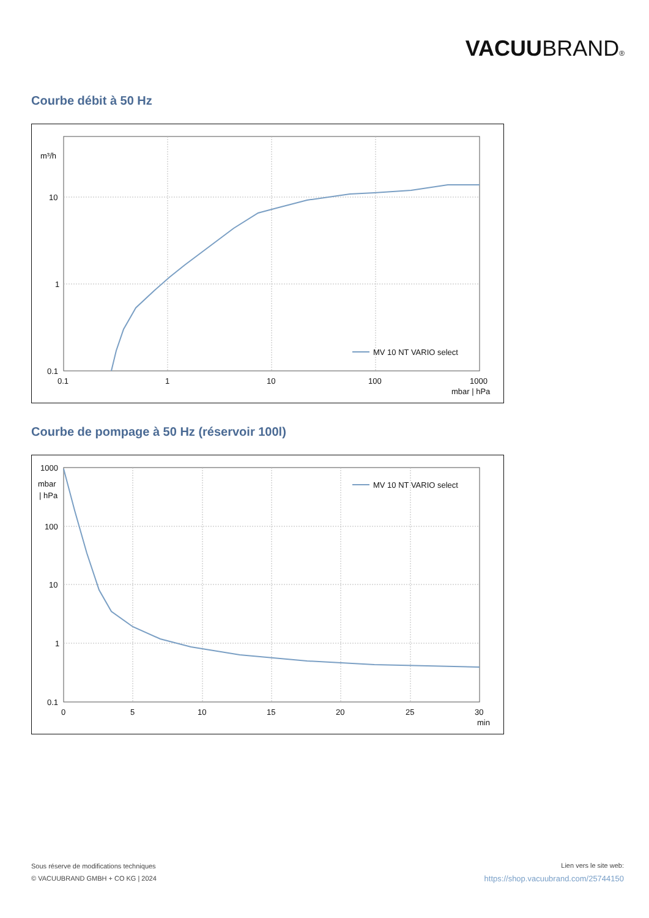VACUUBRAND®
Courbe débit à 50 Hz
m³/h
10
1
0.1
0.1
1
10
100
1000
mbar | hPa
MV 10 NT VARIO select
Courbe de pompage à 50 Hz (réservoir 100l)
1000
mbar
| hPa
100
10
1
0.1
0
5
10
15
20
25
30
min
MV 10 NT VARIO select
Sous réserve de modifications techniques
© VACUUBRAND GMBH + CO KG | 2024
Lien vers le site web:
https://shop.vacuubrand.com/25744150